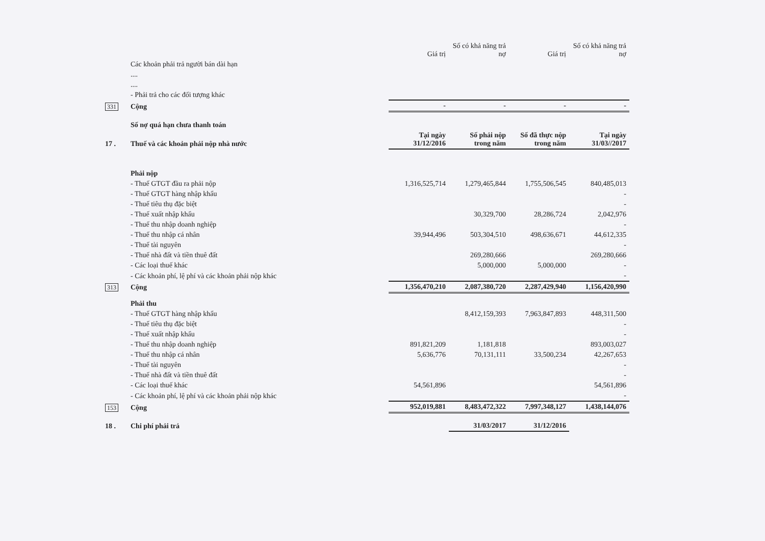| | | Giá trị | Số có khả năng trả nợ | Giá trị | Số có khả năng trả nợ |
| | Các khoản phải trả người bán dài hạn | | | | |
| | .... | | | | |
| | .... | | | | |
| | - Phải trả cho các đối tượng khác | | | | |
| 331 | Cộng | - | - | - | - |
| | Số nợ quá hạn chưa thanh toán | | | | |
| 17 . | Thuế và các khoản phải nộp nhà nước | Tại ngày 31/12/2016 | Số phải nộp trong năm | Số đã thực nộp trong năm | Tại ngày 31/03//2017 |
| | Phải nộp | | | | |
| | - Thuế GTGT đầu ra phải nộp | 1,316,525,714 | 1,279,465,844 | 1,755,506,545 | 840,485,013 |
| | - Thuế GTGT hàng nhập khẩu | | | | - |
| | - Thuế tiêu thụ đặc biệt | | | | - |
| | - Thuế xuất nhập khẩu | | 30,329,700 | 28,286,724 | 2,042,976 |
| | - Thuế thu nhập doanh nghiệp | | | | - |
| | - Thuế thu nhập cá nhân | 39,944,496 | 503,304,510 | 498,636,671 | 44,612,335 |
| | - Thuế tài nguyên | | | | - |
| | - Thuế nhà đất và tiền thuê đất | | 269,280,666 | | 269,280,666 |
| | - Các loại thuế khác | | 5,000,000 | 5,000,000 | - |
| | - Các khoản phí, lệ phí và các khoản phải nộp khác | | | | - |
| 313 | Cộng | 1,356,470,210 | 2,087,380,720 | 2,287,429,940 | 1,156,420,990 |
| | Phải thu | | | | |
| | - Thuế GTGT hàng nhập khẩu | | 8,412,159,393 | 7,963,847,893 | 448,311,500 |
| | - Thuế tiêu thụ đặc biệt | | | | - |
| | - Thuế xuất nhập khẩu | | | | - |
| | - Thuế thu nhập doanh nghiệp | 891,821,209 | 1,181,818 | | 893,003,027 |
| | - Thuế thu nhập cá nhân | 5,636,776 | 70,131,111 | 33,500,234 | 42,267,653 |
| | - Thuế tài nguyên | | | | - |
| | - Thuế nhà đất và tiền thuê đất | | | | - |
| | - Các loại thuế khác | 54,561,896 | | | 54,561,896 |
| | - Các khoản phí, lệ phí và các khoản phải nộp khác | | | | - |
| 153 | Cộng | 952,019,881 | 8,483,472,322 | 7,997,348,127 | 1,438,144,076 |
| 18 . | Chi phí phải trả | | 31/03/2017 | 31/12/2016 | |